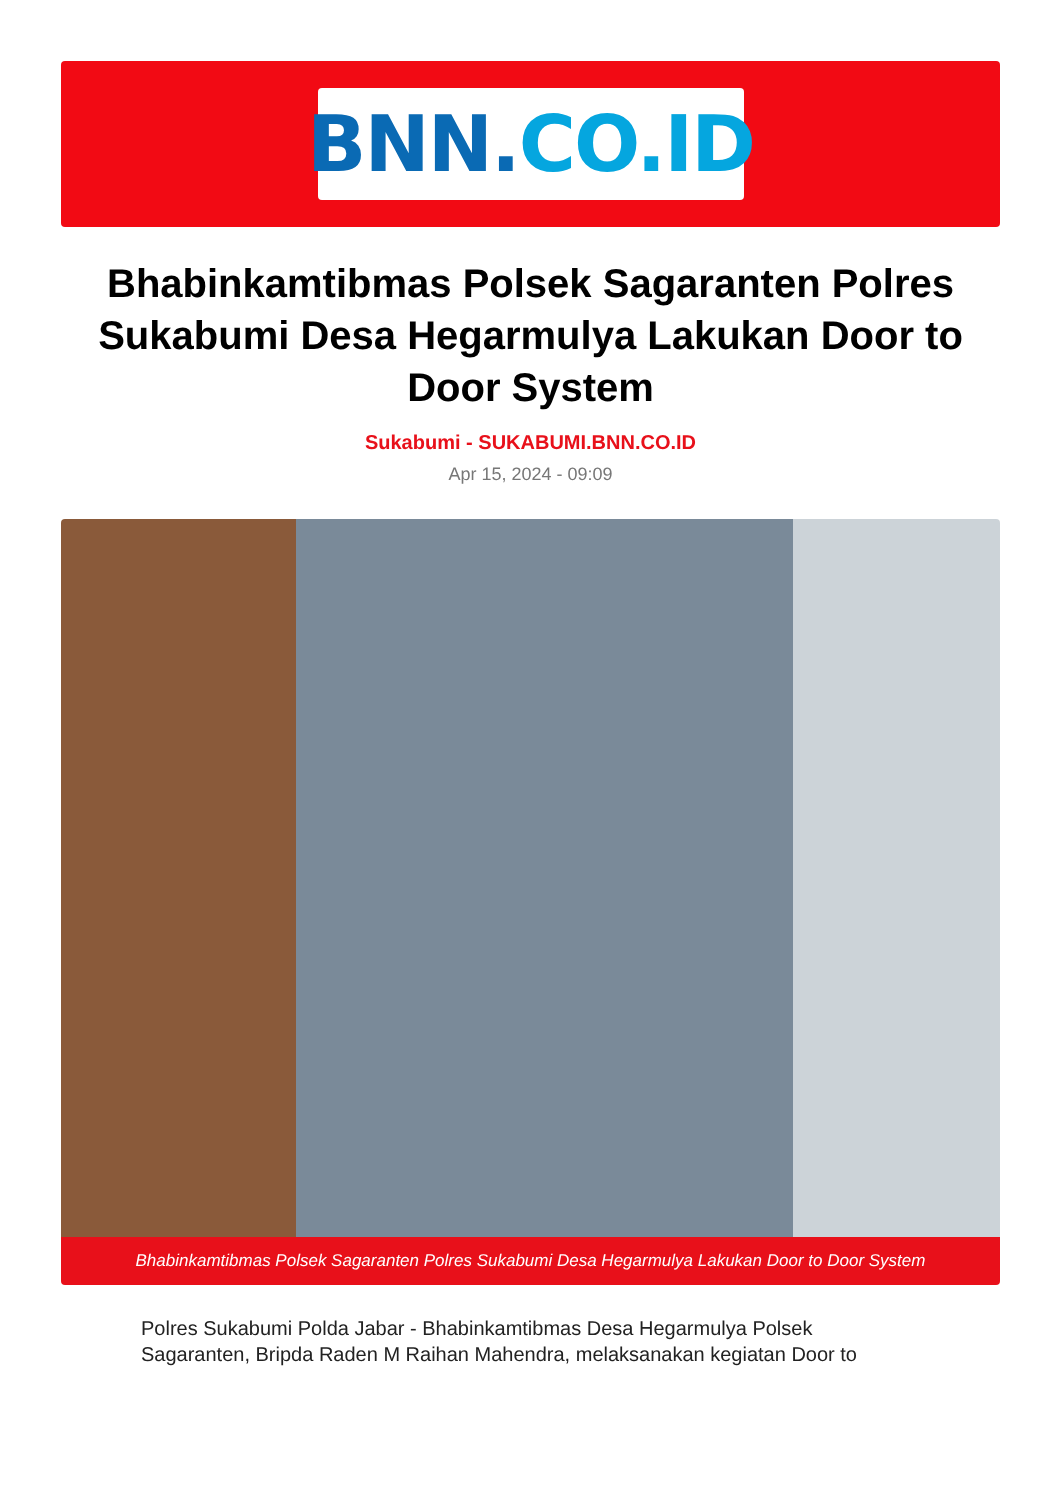BNN. CO.ID
Bhabinkamtibmas Polsek Sagaranten Polres Sukabumi Desa Hegarmulya Lakukan Door to Door System
Sukabumi - SUKABUMI.BNN.CO.ID
Apr 15, 2024 - 09:09
Bhabinkamtibmas Polsek Sagaranten Polres Sukabumi Desa Hegarmulya Lakukan Door to Door System
Polres Sukabumi Polda Jabar - Bhabinkamtibmas Desa Hegarmulya Polsek Sagaranten, Bripda Raden M Raihan Mahendra, melaksanakan kegiatan Door to